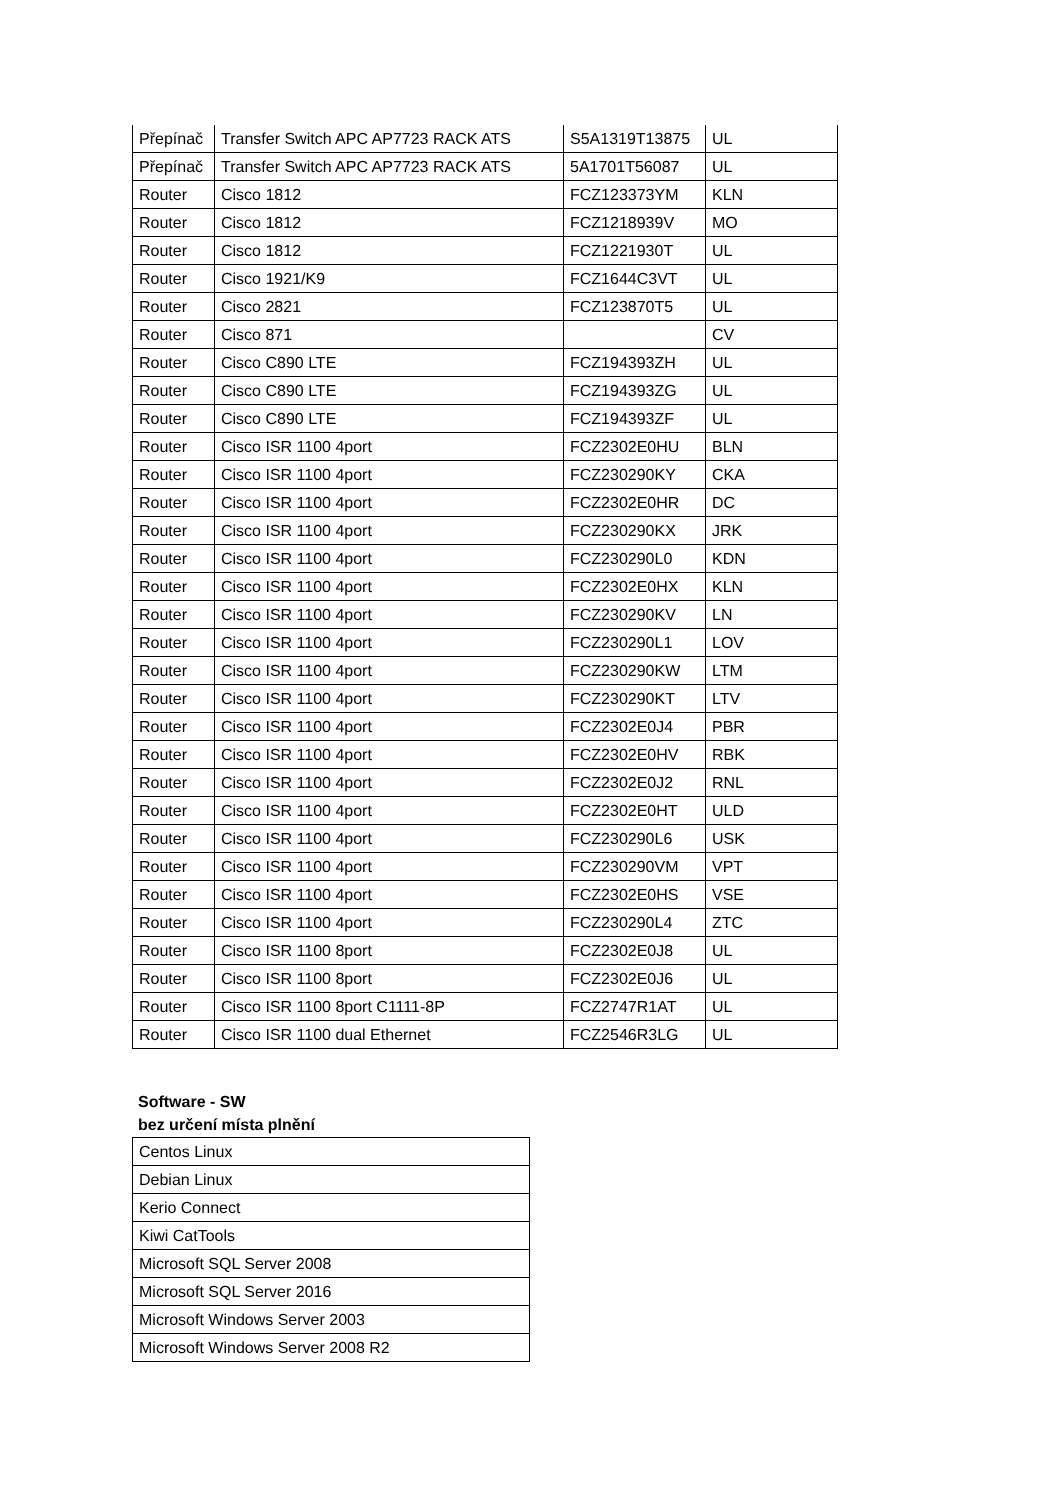| Přepínač | Transfer Switch APC AP7723 RACK ATS | S5A1319T13875 | UL |
| Přepínač | Transfer Switch APC AP7723 RACK ATS | 5A1701T56087 | UL |
| Router | Cisco 1812 | FCZ123373YM | KLN |
| Router | Cisco 1812 | FCZ1218939V | MO |
| Router | Cisco 1812 | FCZ1221930T | UL |
| Router | Cisco 1921/K9 | FCZ1644C3VT | UL |
| Router | Cisco 2821 | FCZ123870T5 | UL |
| Router | Cisco 871 | | CV |
| Router | Cisco C890 LTE | FCZ194393ZH | UL |
| Router | Cisco C890 LTE | FCZ194393ZG | UL |
| Router | Cisco C890 LTE | FCZ194393ZF | UL |
| Router | Cisco ISR 1100 4port | FCZ2302E0HU | BLN |
| Router | Cisco ISR 1100 4port | FCZ230290KY | CKA |
| Router | Cisco ISR 1100 4port | FCZ2302E0HR | DC |
| Router | Cisco ISR 1100 4port | FCZ230290KX | JRK |
| Router | Cisco ISR 1100 4port | FCZ230290L0 | KDN |
| Router | Cisco ISR 1100 4port | FCZ2302E0HX | KLN |
| Router | Cisco ISR 1100 4port | FCZ230290KV | LN |
| Router | Cisco ISR 1100 4port | FCZ230290L1 | LOV |
| Router | Cisco ISR 1100 4port | FCZ230290KW | LTM |
| Router | Cisco ISR 1100 4port | FCZ230290KT | LTV |
| Router | Cisco ISR 1100 4port | FCZ2302E0J4 | PBR |
| Router | Cisco ISR 1100 4port | FCZ2302E0HV | RBK |
| Router | Cisco ISR 1100 4port | FCZ2302E0J2 | RNL |
| Router | Cisco ISR 1100 4port | FCZ2302E0HT | ULD |
| Router | Cisco ISR 1100 4port | FCZ230290L6 | USK |
| Router | Cisco ISR 1100 4port | FCZ230290VM | VPT |
| Router | Cisco ISR 1100 4port | FCZ2302E0HS | VSE |
| Router | Cisco ISR 1100 4port | FCZ230290L4 | ZTC |
| Router | Cisco ISR 1100 8port | FCZ2302E0J8 | UL |
| Router | Cisco ISR 1100 8port | FCZ2302E0J6 | UL |
| Router | Cisco ISR 1100 8port C1111-8P | FCZ2747R1AT | UL |
| Router | Cisco ISR 1100 dual Ethernet | FCZ2546R3LG | UL |
Software - SW
bez určení místa plnění
| Centos Linux |
| Debian Linux |
| Kerio Connect |
| Kiwi CatTools |
| Microsoft SQL Server 2008 |
| Microsoft SQL Server 2016 |
| Microsoft Windows Server 2003 |
| Microsoft Windows Server 2008 R2 |